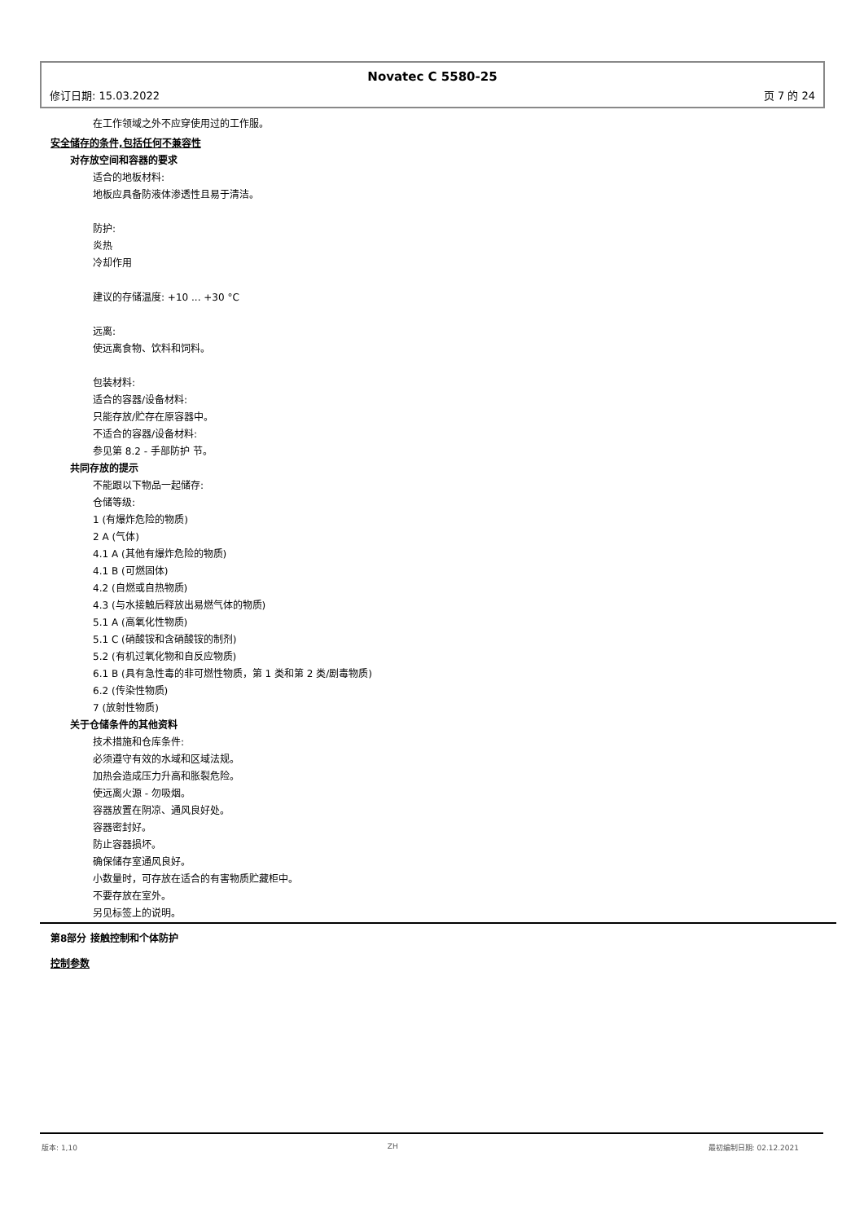Novatec C 5580-25
修订日期: 15.03.2022 页 7 的 24
在工作领域之外不应穿使用过的工作服。
安全储存的条件,包括任何不兼容性
对存放空间和容器的要求
适合的地板材料:
地板应具备防液体渗透性且易于清洁。
防护:
炎热
冷却作用
建议的存储温度: +10 ... +30 °C
远离:
使远离食物、饮料和饲料。
包装材料:
适合的容器/设备材料:
只能存放/贮存在原容器中。
不适合的容器/设备材料:
参见第 8.2 - 手部防护 节。
共同存放的提示
不能跟以下物品一起储存:
仓储等级:
1 (有爆炸危险的物质)
2 A (气体)
4.1 A (其他有爆炸危险的物质)
4.1 B (可燃固体)
4.2 (自燃或自热物质)
4.3 (与水接触后释放出易燃气体的物质)
5.1 A (高氧化性物质)
5.1 C (硝酸铵和含硝酸铵的制剂)
5.2 (有机过氧化物和自反应物质)
6.1 B (具有急性毒的非可燃性物质，第 1 类和第 2 类/剧毒物质)
6.2 (传染性物质)
7 (放射性物质)
关于仓储条件的其他资料
技术措施和仓库条件:
必须遵守有效的水域和区域法规。
加热会造成压力升高和胀裂危险。
使远离火源 - 勿吸烟。
容器放置在阴凉、通风良好处。
容器密封好。
防止容器损坏。
确保储存室通风良好。
小数量时，可存放在适合的有害物质贮藏柜中。
不要存放在室外。
另见标签上的说明。
第8部分 接触控制和个体防护
控制参数
版本: 1,10 ZH 最初编制日期: 02.12.2021